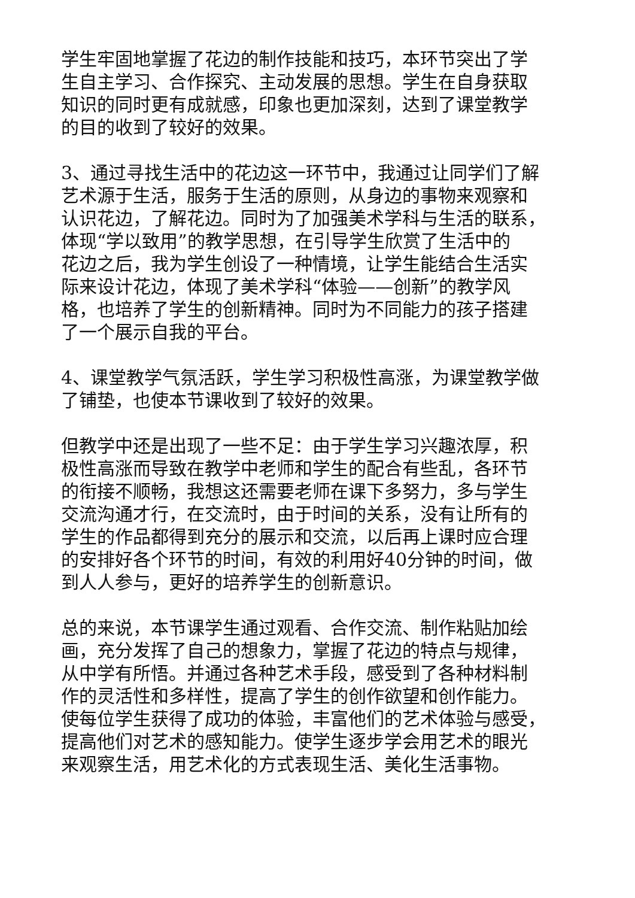学生牢固地掌握了花边的制作技能和技巧，本环节突出了学
生自主学习、合作探究、主动发展的思想。学生在自身获取
知识的同时更有成就感，印象也更加深刻，达到了课堂教学
的目的收到了较好的效果。
3、通过寻找生活中的花边这一环节中，我通过让同学们了解
艺术源于生活，服务于生活的原则，从身边的事物来观察和
认识花边，了解花边。同时为了加强美术学科与生活的联系，
体现“学以致用”的教学思想，在引导学生欣赏了生活中的
花边之后，我为学生创设了一种情境，让学生能结合生活实
际来设计花边，体现了美术学科“体验——创新”的教学风
格，也培养了学生的创新精神。同时为不同能力的孩子搭建
了一个展示自我的平台。
4、课堂教学气氛活跃，学生学习积极性高涨，为课堂教学做
了铺垫，也使本节课收到了较好的效果。
但教学中还是出现了一些不足：由于学生学习兴趣浓厚，积
极性高涨而导致在教学中老师和学生的配合有些乱，各环节
的衔接不顺畅，我想这还需要老师在课下多努力，多与学生
交流沟通才行，在交流时，由于时间的关系，没有让所有的
学生的作品都得到充分的展示和交流，以后再上课时应合理
的安排好各个环节的时间，有效的利用好40分钟的时间，做
到人人参与，更好的培养学生的创新意识。
总的来说，本节课学生通过观看、合作交流、制作粘贴加绘
画，充分发挥了自己的想象力，掌握了花边的特点与规律，
从中学有所悟。并通过各种艺术手段，感受到了各种材料制
作的灵活性和多样性，提高了学生的创作欲望和创作能力。
使每位学生获得了成功的体验，丰富他们的艺术体验与感受，
提高他们对艺术的感知能力。使学生逐步学会用艺术的眼光
来观察生活，用艺术化的方式表现生活、美化生活事物。